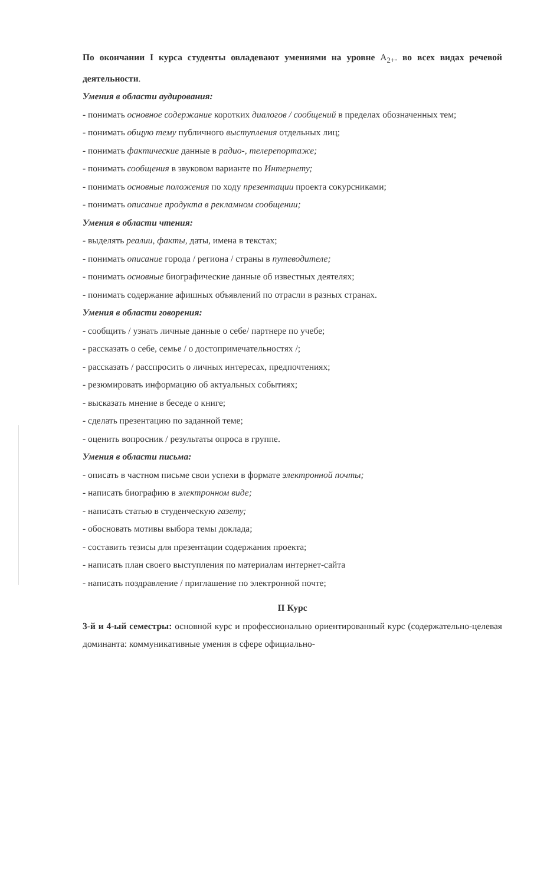По окончании I курса студенты овладевают умениями на уровне A<sub>2+</sub>. во всех видах речевой деятельности.
Умения в области аудирования:
- понимать основное содержание коротких диалогов / сообщений в пределах обозначенных тем;
- понимать общую тему публичного выступления отдельных лиц;
- понимать фактические данные в радио-, телерепортаже;
- понимать сообщения в звуковом варианте по Интернету;
- понимать основные положения по ходу презентации проекта сокурсниками;
- понимать описание продукта в рекламном сообщении;
Умения в области чтения:
- выделять реалии, факты, даты, имена в текстах;
- понимать описание города / региона / страны в путеводителе;
- понимать основные биографические данные об известных деятелях;
- понимать содержание афишных объявлений по отрасли в разных странах.
Умения в области говорения:
- сообщить / узнать личные данные о себе/ партнере по учебе;
- рассказать о себе, семье / о достопримечательностях /;
- рассказать / расспросить о личных интересах, предпочтениях;
- резюмировать информацию об актуальных событиях;
- высказать мнение в беседе о книге;
- сделать презентацию по заданной теме;
- оценить вопросник / результаты опроса в группе.
Умения в области письма:
- описать в частном письме свои успехи в формате электронной почты;
- написать биографию в электронном виде;
- написать статью в студенческую газету;
- обосновать мотивы выбора темы доклада;
- составить тезисы для презентации содержания проекта;
- написать план своего выступления по материалам интернет-сайта
- написать поздравление / приглашение по электронной почте;
II Курс
3-й и 4-ый семестры: основной курс и профессионально ориентированный курс (содержательно-целевая доминанта: коммуникативные умения в сфере официально-